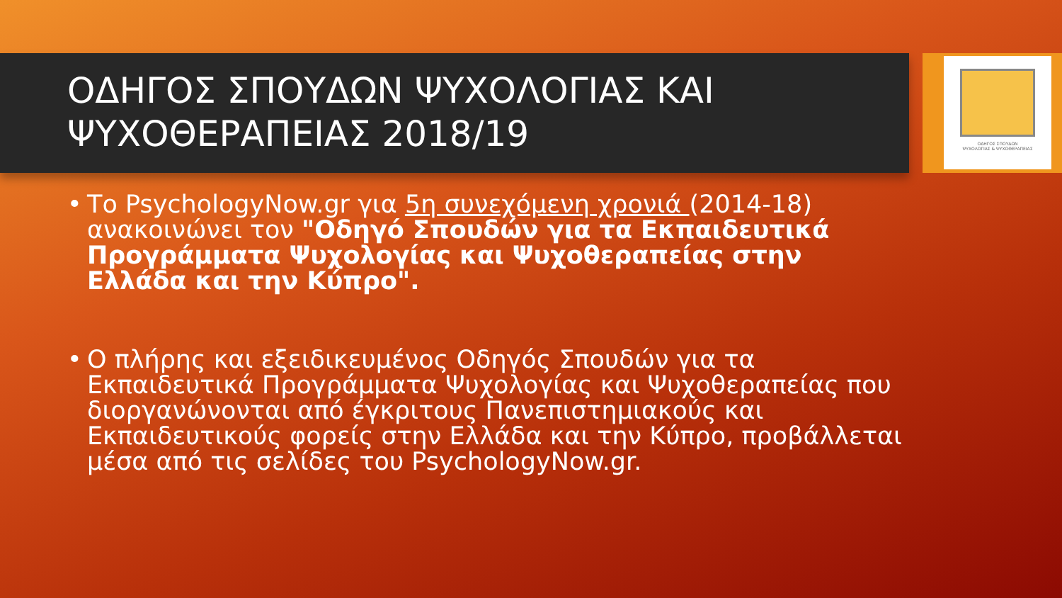ΟΔΗΓΟΣ ΣΠΟΥΔΩΝ ΨΥΧΟΛΟΓΙΑΣ ΚΑΙ ΨΥΧΟΘΕΡΑΠΕΙΑΣ 2018/19
ΟΔΗΓΟΣ ΣΠΟΥΔΩΝ
ΨΥΧΟΛΟΓΙΑΣ & ΨΥΧΟΘΕΡΑΠΕΙΑΣ
• Το PsychologyNow.gr για 5η συνεχόμενη χρονιά (2014-18) ανακοινώνει τον "Οδηγό Σπουδών για τα Εκπαιδευτικά Προγράμματα Ψυχολογίας και Ψυχοθεραπείας στην Ελλάδα και την Κύπρο".
• Ο πλήρης και εξειδικευμένος Οδηγός Σπουδών για τα Εκπαιδευτικά Προγράμματα Ψυχολογίας και Ψυχοθεραπείας που διοργανώνονται από έγκριτους Πανεπιστημιακούς και Εκπαιδευτικούς φορείς στην Ελλάδα και την Κύπρο, προβάλλεται μέσα από τις σελίδες του PsychologyNow.gr.